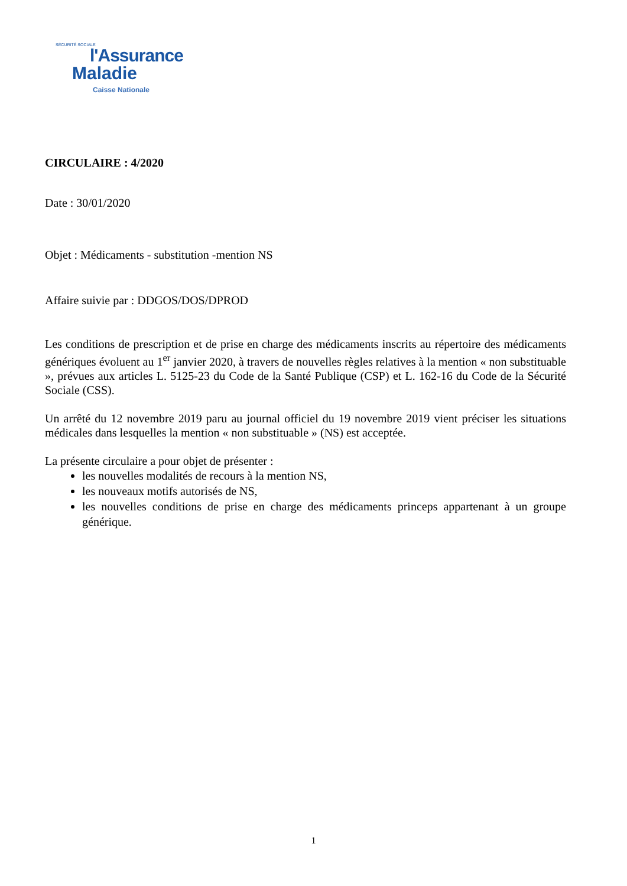SÉCURITÉ SOCIALE
l'Assurance
Maladie
Caisse Nationale
CIRCULAIRE : 4/2020
Date : 30/01/2020
Objet : Médicaments - substitution -mention NS
Affaire suivie par : DDGOS/DOS/DPROD
Les conditions de prescription et de prise en charge des médicaments inscrits au répertoire des médicaments génériques évoluent au 1<sup>er</sup> janvier 2020, à travers de nouvelles règles relatives à la mention « non substituable », prévues aux articles L. 5125-23 du Code de la Santé Publique (CSP) et L. 162-16 du Code de la Sécurité Sociale (CSS).
Un arrêté du 12 novembre 2019 paru au journal officiel du 19 novembre 2019 vient préciser les situations médicales dans lesquelles la mention « non substituable » (NS) est acceptée.
La présente circulaire a pour objet de présenter :
les nouvelles modalités de recours à la mention NS,
les nouveaux motifs autorisés de NS,
les nouvelles conditions de prise en charge des médicaments princeps appartenant à un groupe générique.
1